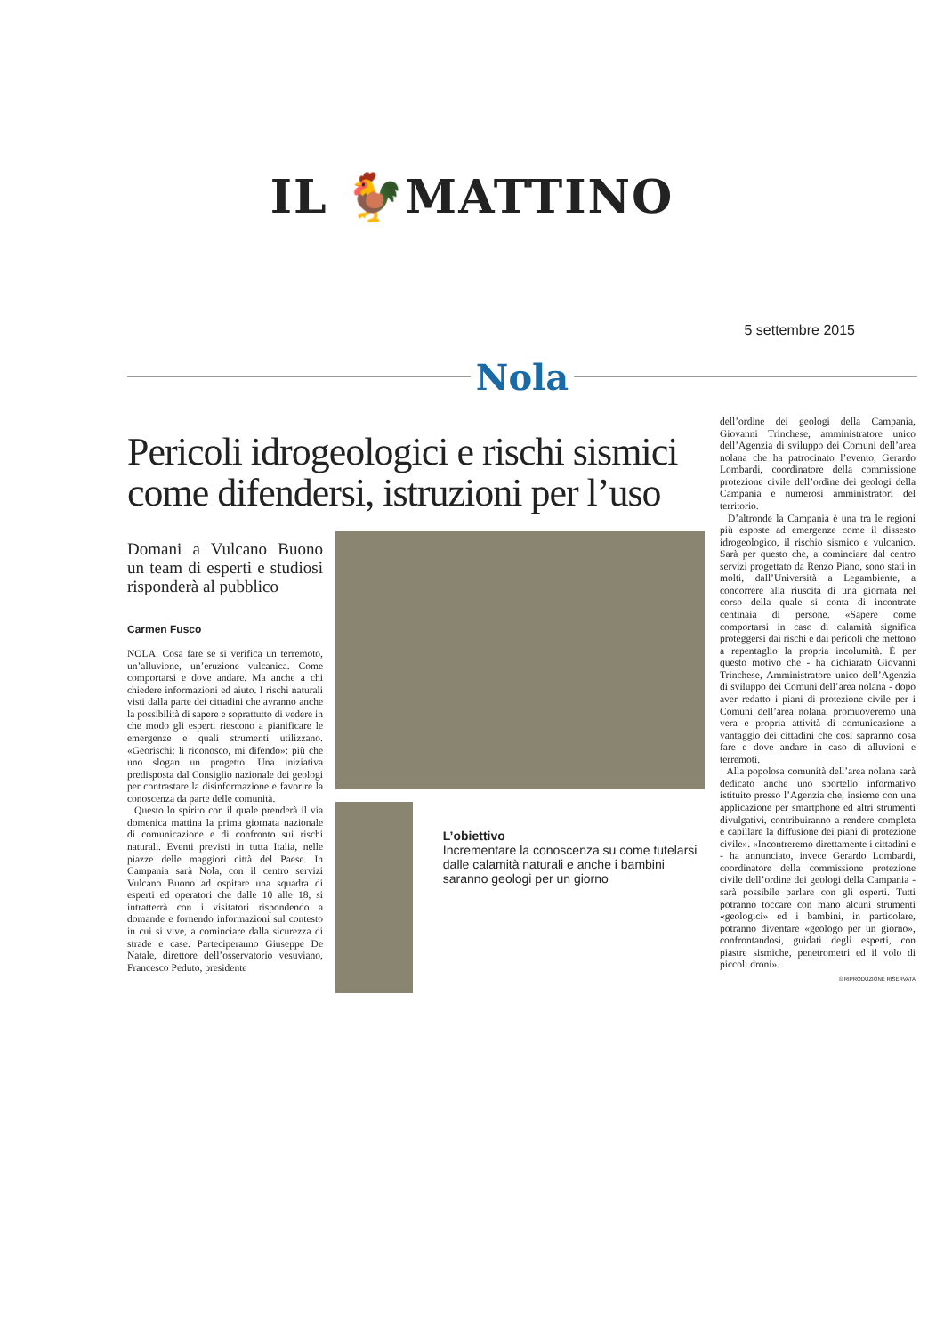IL 🐓MATTINO
5 settembre 2015
Nola
Pericoli idrogeologici e rischi sismici come difendersi, istruzioni per l’uso
Domani a Vulcano Buono un team di esperti e studiosi risponderà al pubblico
Carmen Fusco
NOLA. Cosa fare se si verifica un terremoto, un’alluvione, un’eruzione vulcanica. Come comportarsi e dove andare. Ma anche a chi chiedere informazioni ed aiuto. I rischi naturali visti dalla parte dei cittadini che avranno anche la possibilità di sapere e soprattutto di vedere in che modo gli esperti riescono a pianificare le emergenze e quali strumenti utilizzano. «Georischi: li riconosco, mi difendo»: più che uno slogan un progetto. Una iniziativa predisposta dal Consiglio nazionale dei geologi per contrastare la disinformazione e favorire la conoscenza da parte delle comunità.
Questo lo spirito con il quale prenderà il via domenica mattina la prima giornata nazionale di comunicazione e di confronto sui rischi naturali. Eventi previsti in tutta Italia, nelle piazze delle maggiori città del Paese. In Campania sarà Nola, con il centro servizi Vulcano Buono ad ospitare una squadra di esperti ed operatori che dalle 10 alle 18, si intratterrà con i visitatori rispondendo a domande e fornendo informazioni sul contesto in cui si vive, a cominciare dalla sicurezza di strade e case. Parteciperanno Giuseppe De Natale, direttore dell’osservatorio vesuviano, Francesco Peduto, presidente
L’obiettivo
Incrementare la conoscenza su come tutelarsi dalle calamità naturali e anche i bambini saranno geologi per un giorno
dell’ordine dei geologi della Campania, Giovanni Trinchese, amministratore unico dell’Agenzia di sviluppo dei Comuni dell’area nolana che ha patrocinato l’evento, Gerardo Lombardi, coordinatore della commissione protezione civile dell’ordine dei geologi della Campania e numerosi amministratori del territorio.
D’altronde la Campania è una tra le regioni più esposte ad emergenze come il dissesto idrogeologico, il rischio sismico e vulcanico. Sarà per questo che, a cominciare dal centro servizi progettato da Renzo Piano, sono stati in molti, dall’Università a Legambiente, a concorrere alla riuscita di una giornata nel corso della quale si conta di incontrate centinaia di persone. «Sapere come comportarsi in caso di calamità significa proteggersi dai rischi e dai pericoli che mettono a repentaglio la propria incolumità. È per questo motivo che - ha dichiarato Giovanni Trinchese, Amministratore unico dell’Agenzia di sviluppo dei Comuni dell’area nolana - dopo aver redatto i piani di protezione civile per i Comuni dell’area nolana, promuoveremo una vera e propria attività di comunicazione a vantaggio dei cittadini che così sapranno cosa fare e dove andare in caso di alluvioni e terremoti.
Alla popolosa comunità dell’area nolana sarà dedicato anche uno sportello informativo istituito presso l’Agenzia che, insieme con una applicazione per smartphone ed altri strumenti divulgativi, contribuiranno a rendere completa e capillare la diffusione dei piani di protezione civile». «Incontreremo direttamente i cittadini e - ha annunciato, invece Gerardo Lombardi, coordinatore della commissione protezione civile dell’ordine dei geologi della Campania - sarà possibile parlare con gli esperti. Tutti potranno toccare con mano alcuni strumenti «geologici» ed i bambini, in particolare, potranno diventare «geologo per un giorno», confrontandosi, guidati degli esperti, con piastre sismiche, penetrometri ed il volo di piccoli droni».
© RIPRODUZIONE RISERVATA